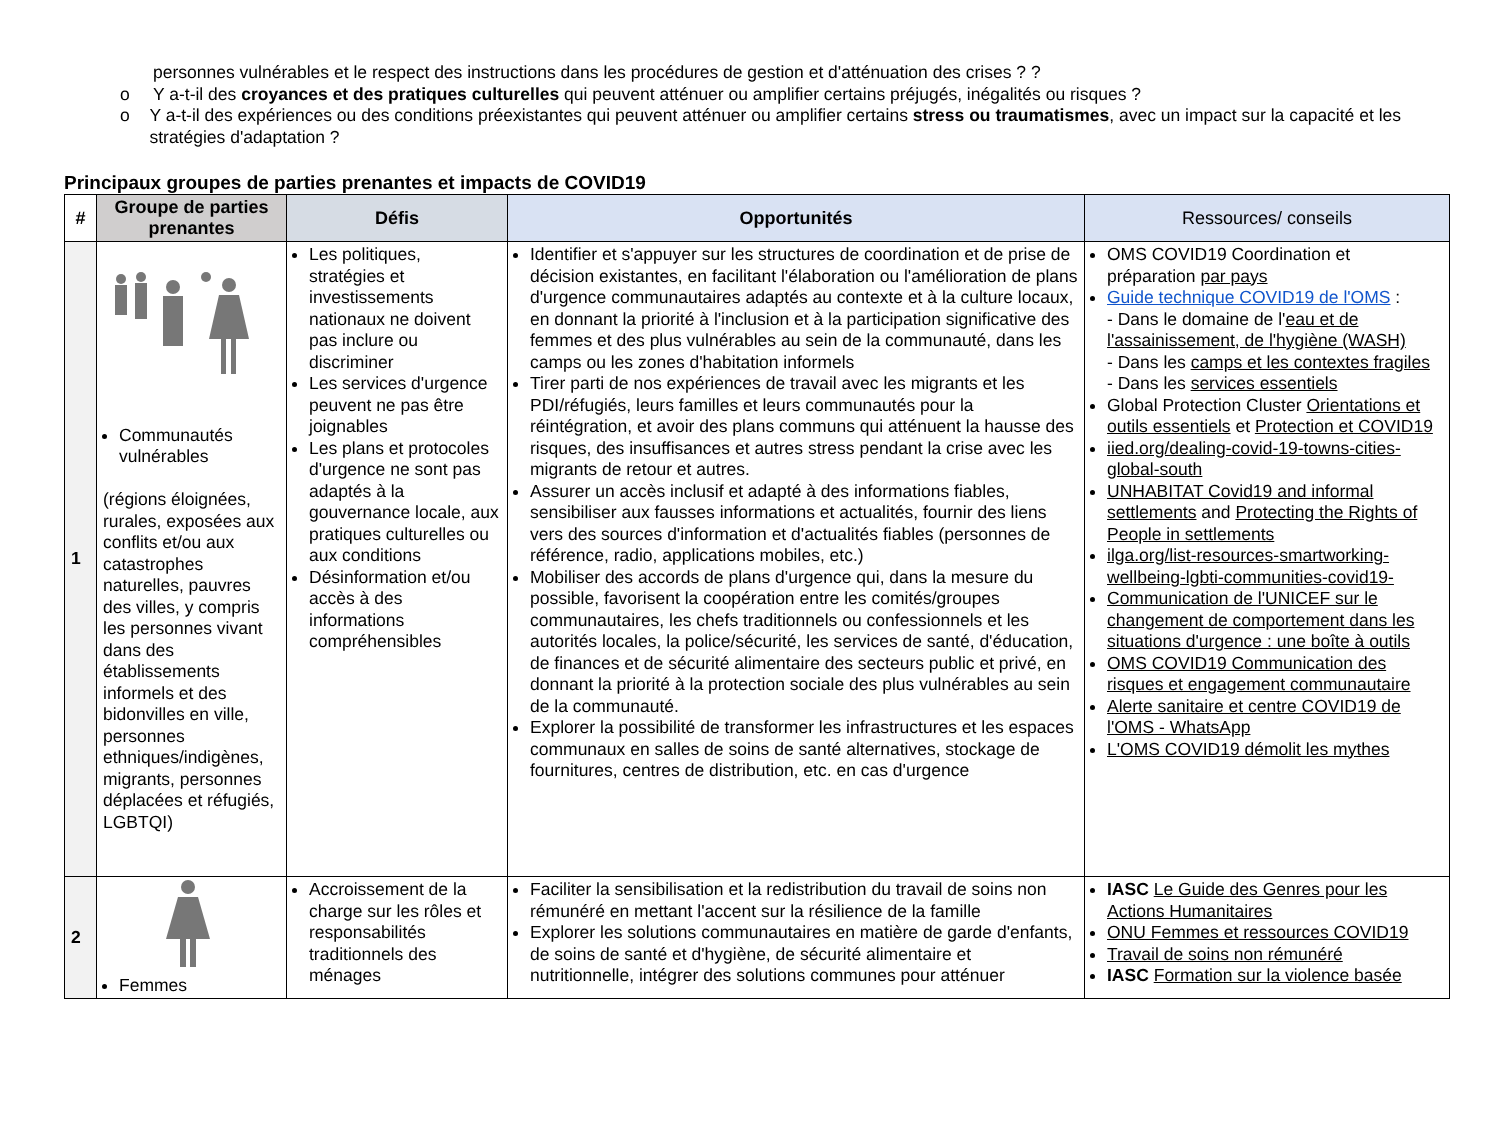personnes vulnérables et le respect des instructions dans les procédures de gestion et d'atténuation des crises ? ?
o Y a-t-il des croyances et des pratiques culturelles qui peuvent atténuer ou amplifier certains préjugés, inégalités ou risques ?
o Y a-t-il des expériences ou des conditions préexistantes qui peuvent atténuer ou amplifier certains stress ou traumatismes, avec un impact sur la capacité et les stratégies d'adaptation ?
Principaux groupes de parties prenantes et impacts de COVID19
| # | Groupe de parties prenantes | Défis | Opportunités | Ressources/ conseils |
| --- | --- | --- | --- | --- |
| 1 | Communautés vulnérables (régions éloignées, rurales, exposées aux conflits et/ou aux catastrophes naturelles, pauvres des villes, y compris les personnes vivant dans des établissements informels et des bidonvilles en ville, personnes ethniques/indigènes, migrants, personnes déplacées et réfugiés, LGBTQI) | Les politiques, stratégies et investissements nationaux ne doivent pas inclure ou discriminer Les services d'urgence peuvent ne pas être joignables Les plans et protocoles d'urgence ne sont pas adaptés à la gouvernance locale, aux pratiques culturelles ou aux conditions Désinformation et/ou accès à des informations compréhensibles | Identifier et s'appuyer sur les structures de coordination et de prise de décision existantes, en facilitant l'élaboration ou l'amélioration de plans d'urgence communautaires adaptés au contexte et à la culture locaux, en donnant la priorité à l'inclusion et à la participation significative des femmes et des plus vulnérables au sein de la communauté, dans les camps ou les zones d'habitation informels Tirer parti de nos expériences de travail avec les migrants et les PDI/réfugiés, leurs familles et leurs communautés pour la réintégration, et avoir des plans communs qui atténuent la hausse des risques, des insuffisances et autres stress pendant la crise avec les migrants de retour et autres. Assurer un accès inclusif et adapté à des informations fiables, sensibiliser aux fausses informations et actualités, fournir des liens vers des sources d'information et d'actualités fiables (personnes de référence, radio, applications mobiles, etc.) Mobiliser des accords de plans d'urgence qui, dans la mesure du possible, favorisent la coopération entre les comités/groupes communautaires, les chefs traditionnels ou confessionnels et les autorités locales, la police/sécurité, les services de santé, d'éducation, de finances et de sécurité alimentaire des secteurs public et privé, en donnant la priorité à la protection sociale des plus vulnérables au sein de la communauté. Explorer la possibilité de transformer les infrastructures et les espaces communaux en salles de soins de santé alternatives, stockage de fournitures, centres de distribution, etc. en cas d'urgence | OMS COVID19 Coordination et préparation par pays Guide technique COVID19 de l'OMS : - Dans le domaine de l' eau et de l'assainissement, de l'hygiène (WASH) - Dans les camps et les contextes fragiles - Dans les services essentiels Global Protection Cluster Orientations et outils essentiels et Protection et COVID19 iied.org/dealing-covid-19-towns-cities-global-south UNHABITAT Covid19 and informal settlements and Protecting the Rights of People in settlements ilga.org/list-resources-smartworking-wellbeing-lgbti-communities-covid19- Communication de l'UNICEF sur le changement de comportement dans les situations d'urgence : une boîte à outils OMS COVID19 Communication des risques et engagement communautaire Alerte sanitaire et centre COVID19 de l'OMS - WhatsApp L'OMS COVID19 démolit les mythes |
| 2 | Femmes | Accroissement de la charge sur les rôles et responsabilités traditionnels des ménages | Faciliter la sensibilisation et la redistribution du travail de soins non rémunéré en mettant l'accent sur la résilience de la famille Explorer les solutions communautaires en matière de garde d'enfants, de soins de santé et d'hygiène, de sécurité alimentaire et nutritionnelle, intégrer des solutions communes pour atténuer | IASC Le Guide des Genres pour les Actions Humanitaires ONU Femmes et ressources COVID19 Travail de soins non rémunéré IASC Formation sur la violence basée |